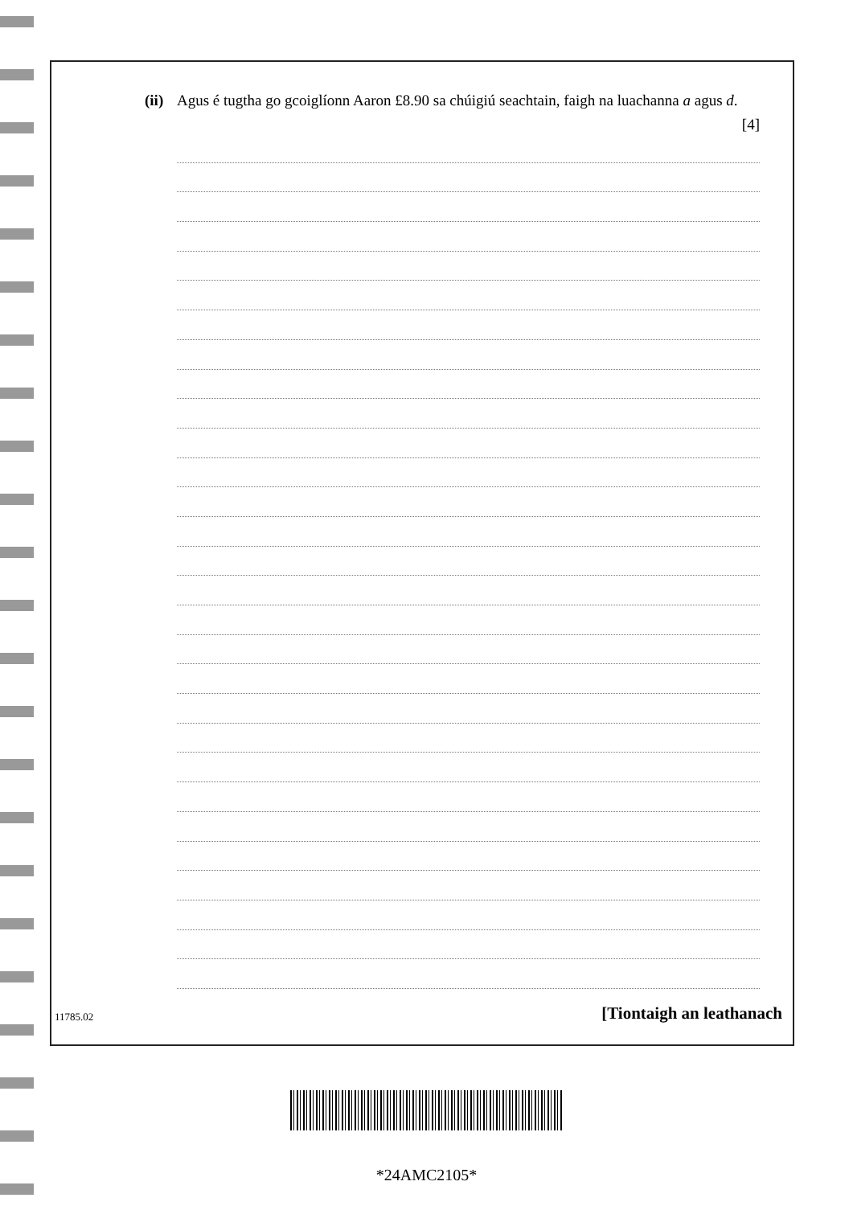(ii)
Agus é tugtha go gcoiglíonn Aaron £8.90 sa chúigiú seachtain, faigh na luachanna a agus d.
[4]
11785.02 [Tiontaigh an leathanach
*24AMC2105*